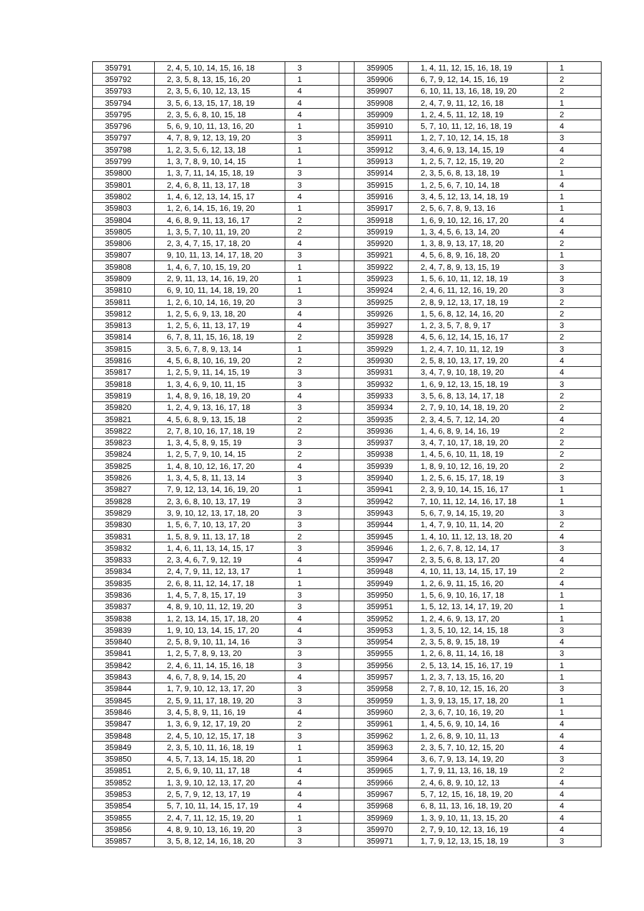| 359791 | 2, 4, 5, 10, 14, 15, 16, 18 | 3 | | 359905 | 1, 4, 11, 12, 15, 16, 18, 19 | 1 |
| 359792 | 2, 3, 5, 8, 13, 15, 16, 20 | 1 | | 359906 | 6, 7, 9, 12, 14, 15, 16, 19 | 2 |
| 359793 | 2, 3, 5, 6, 10, 12, 13, 15 | 4 | | 359907 | 6, 10, 11, 13, 16, 18, 19, 20 | 2 |
| 359794 | 3, 5, 6, 13, 15, 17, 18, 19 | 4 | | 359908 | 2, 4, 7, 9, 11, 12, 16, 18 | 1 |
| 359795 | 2, 3, 5, 6, 8, 10, 15, 18 | 4 | | 359909 | 1, 2, 4, 5, 11, 12, 18, 19 | 2 |
| 359796 | 5, 6, 9, 10, 11, 13, 16, 20 | 1 | | 359910 | 5, 7, 10, 11, 12, 16, 18, 19 | 4 |
| 359797 | 4, 7, 8, 9, 12, 13, 19, 20 | 3 | | 359911 | 1, 2, 7, 10, 12, 14, 15, 18 | 3 |
| 359798 | 1, 2, 3, 5, 6, 12, 13, 18 | 1 | | 359912 | 3, 4, 6, 9, 13, 14, 15, 19 | 4 |
| 359799 | 1, 3, 7, 8, 9, 10, 14, 15 | 1 | | 359913 | 1, 2, 5, 7, 12, 15, 19, 20 | 2 |
| 359800 | 1, 3, 7, 11, 14, 15, 18, 19 | 3 | | 359914 | 2, 3, 5, 6, 8, 13, 18, 19 | 1 |
| 359801 | 2, 4, 6, 8, 11, 13, 17, 18 | 3 | | 359915 | 1, 2, 5, 6, 7, 10, 14, 18 | 4 |
| 359802 | 1, 4, 6, 12, 13, 14, 15, 17 | 4 | | 359916 | 3, 4, 5, 12, 13, 14, 18, 19 | 1 |
| 359803 | 1, 2, 6, 14, 15, 16, 19, 20 | 1 | | 359917 | 2, 5, 6, 7, 8, 9, 13, 16 | 1 |
| 359804 | 4, 6, 8, 9, 11, 13, 16, 17 | 2 | | 359918 | 1, 6, 9, 10, 12, 16, 17, 20 | 4 |
| 359805 | 1, 3, 5, 7, 10, 11, 19, 20 | 2 | | 359919 | 1, 3, 4, 5, 6, 13, 14, 20 | 4 |
| 359806 | 2, 3, 4, 7, 15, 17, 18, 20 | 4 | | 359920 | 1, 3, 8, 9, 13, 17, 18, 20 | 2 |
| 359807 | 9, 10, 11, 13, 14, 17, 18, 20 | 3 | | 359921 | 4, 5, 6, 8, 9, 16, 18, 20 | 1 |
| 359808 | 1, 4, 6, 7, 10, 15, 19, 20 | 1 | | 359922 | 2, 4, 7, 8, 9, 13, 15, 19 | 3 |
| 359809 | 2, 9, 11, 13, 14, 16, 19, 20 | 1 | | 359923 | 1, 5, 6, 10, 11, 12, 18, 19 | 3 |
| 359810 | 6, 9, 10, 11, 14, 18, 19, 20 | 1 | | 359924 | 2, 4, 6, 11, 12, 16, 19, 20 | 3 |
| 359811 | 1, 2, 6, 10, 14, 16, 19, 20 | 3 | | 359925 | 2, 8, 9, 12, 13, 17, 18, 19 | 2 |
| 359812 | 1, 2, 5, 6, 9, 13, 18, 20 | 4 | | 359926 | 1, 5, 6, 8, 12, 14, 16, 20 | 2 |
| 359813 | 1, 2, 5, 6, 11, 13, 17, 19 | 4 | | 359927 | 1, 2, 3, 5, 7, 8, 9, 17 | 3 |
| 359814 | 6, 7, 8, 11, 15, 16, 18, 19 | 2 | | 359928 | 4, 5, 6, 12, 14, 15, 16, 17 | 2 |
| 359815 | 3, 5, 6, 7, 8, 9, 13, 14 | 1 | | 359929 | 1, 2, 4, 7, 10, 11, 12, 19 | 3 |
| 359816 | 4, 5, 6, 8, 10, 16, 19, 20 | 2 | | 359930 | 2, 5, 8, 10, 13, 17, 19, 20 | 4 |
| 359817 | 1, 2, 5, 9, 11, 14, 15, 19 | 3 | | 359931 | 3, 4, 7, 9, 10, 18, 19, 20 | 4 |
| 359818 | 1, 3, 4, 6, 9, 10, 11, 15 | 3 | | 359932 | 1, 6, 9, 12, 13, 15, 18, 19 | 3 |
| 359819 | 1, 4, 8, 9, 16, 18, 19, 20 | 4 | | 359933 | 3, 5, 6, 8, 13, 14, 17, 18 | 2 |
| 359820 | 1, 2, 4, 9, 13, 16, 17, 18 | 3 | | 359934 | 2, 7, 9, 10, 14, 18, 19, 20 | 2 |
| 359821 | 4, 5, 6, 8, 9, 13, 15, 18 | 2 | | 359935 | 2, 3, 4, 5, 7, 12, 14, 20 | 4 |
| 359822 | 2, 7, 8, 10, 16, 17, 18, 19 | 2 | | 359936 | 1, 4, 6, 8, 9, 14, 16, 19 | 2 |
| 359823 | 1, 3, 4, 5, 8, 9, 15, 19 | 3 | | 359937 | 3, 4, 7, 10, 17, 18, 19, 20 | 2 |
| 359824 | 1, 2, 5, 7, 9, 10, 14, 15 | 2 | | 359938 | 1, 4, 5, 6, 10, 11, 18, 19 | 2 |
| 359825 | 1, 4, 8, 10, 12, 16, 17, 20 | 4 | | 359939 | 1, 8, 9, 10, 12, 16, 19, 20 | 2 |
| 359826 | 1, 3, 4, 5, 8, 11, 13, 14 | 3 | | 359940 | 1, 2, 5, 6, 15, 17, 18, 19 | 3 |
| 359827 | 7, 9, 12, 13, 14, 16, 19, 20 | 1 | | 359941 | 2, 3, 9, 10, 14, 15, 16, 17 | 1 |
| 359828 | 2, 3, 6, 8, 10, 13, 17, 19 | 3 | | 359942 | 7, 10, 11, 12, 14, 16, 17, 18 | 1 |
| 359829 | 3, 9, 10, 12, 13, 17, 18, 20 | 3 | | 359943 | 5, 6, 7, 9, 14, 15, 19, 20 | 3 |
| 359830 | 1, 5, 6, 7, 10, 13, 17, 20 | 3 | | 359944 | 1, 4, 7, 9, 10, 11, 14, 20 | 2 |
| 359831 | 1, 5, 8, 9, 11, 13, 17, 18 | 2 | | 359945 | 1, 4, 10, 11, 12, 13, 18, 20 | 4 |
| 359832 | 1, 4, 6, 11, 13, 14, 15, 17 | 3 | | 359946 | 1, 2, 6, 7, 8, 12, 14, 17 | 3 |
| 359833 | 2, 3, 4, 6, 7, 9, 12, 19 | 4 | | 359947 | 2, 3, 5, 6, 8, 13, 17, 20 | 4 |
| 359834 | 2, 4, 7, 9, 11, 12, 13, 17 | 1 | | 359948 | 4, 10, 11, 13, 14, 15, 17, 19 | 2 |
| 359835 | 2, 6, 8, 11, 12, 14, 17, 18 | 1 | | 359949 | 1, 2, 6, 9, 11, 15, 16, 20 | 4 |
| 359836 | 1, 4, 5, 7, 8, 15, 17, 19 | 3 | | 359950 | 1, 5, 6, 9, 10, 16, 17, 18 | 1 |
| 359837 | 4, 8, 9, 10, 11, 12, 19, 20 | 3 | | 359951 | 1, 5, 12, 13, 14, 17, 19, 20 | 1 |
| 359838 | 1, 2, 13, 14, 15, 17, 18, 20 | 4 | | 359952 | 1, 2, 4, 6, 9, 13, 17, 20 | 1 |
| 359839 | 1, 9, 10, 13, 14, 15, 17, 20 | 4 | | 359953 | 1, 3, 5, 10, 12, 14, 15, 18 | 3 |
| 359840 | 2, 5, 8, 9, 10, 11, 14, 16 | 3 | | 359954 | 2, 3, 5, 8, 9, 15, 18, 19 | 4 |
| 359841 | 1, 2, 5, 7, 8, 9, 13, 20 | 3 | | 359955 | 1, 2, 6, 8, 11, 14, 16, 18 | 3 |
| 359842 | 2, 4, 6, 11, 14, 15, 16, 18 | 3 | | 359956 | 2, 5, 13, 14, 15, 16, 17, 19 | 1 |
| 359843 | 4, 6, 7, 8, 9, 14, 15, 20 | 4 | | 359957 | 1, 2, 3, 7, 13, 15, 16, 20 | 1 |
| 359844 | 1, 7, 9, 10, 12, 13, 17, 20 | 3 | | 359958 | 2, 7, 8, 10, 12, 15, 16, 20 | 3 |
| 359845 | 2, 5, 9, 11, 17, 18, 19, 20 | 3 | | 359959 | 1, 3, 9, 13, 15, 17, 18, 20 | 1 |
| 359846 | 3, 4, 5, 8, 9, 11, 16, 19 | 4 | | 359960 | 2, 3, 6, 7, 10, 16, 19, 20 | 1 |
| 359847 | 1, 3, 6, 9, 12, 17, 19, 20 | 2 | | 359961 | 1, 4, 5, 6, 9, 10, 14, 16 | 4 |
| 359848 | 2, 4, 5, 10, 12, 15, 17, 18 | 3 | | 359962 | 1, 2, 6, 8, 9, 10, 11, 13 | 4 |
| 359849 | 2, 3, 5, 10, 11, 16, 18, 19 | 1 | | 359963 | 2, 3, 5, 7, 10, 12, 15, 20 | 4 |
| 359850 | 4, 5, 7, 13, 14, 15, 18, 20 | 1 | | 359964 | 3, 6, 7, 9, 13, 14, 19, 20 | 3 |
| 359851 | 2, 5, 6, 9, 10, 11, 17, 18 | 4 | | 359965 | 1, 7, 9, 11, 13, 16, 18, 19 | 2 |
| 359852 | 1, 3, 9, 10, 12, 13, 17, 20 | 4 | | 359966 | 2, 4, 6, 8, 9, 10, 12, 13 | 4 |
| 359853 | 2, 5, 7, 9, 12, 13, 17, 19 | 4 | | 359967 | 5, 7, 12, 15, 16, 18, 19, 20 | 4 |
| 359854 | 5, 7, 10, 11, 14, 15, 17, 19 | 4 | | 359968 | 6, 8, 11, 13, 16, 18, 19, 20 | 4 |
| 359855 | 2, 4, 7, 11, 12, 15, 19, 20 | 1 | | 359969 | 1, 3, 9, 10, 11, 13, 15, 20 | 4 |
| 359856 | 4, 8, 9, 10, 13, 16, 19, 20 | 3 | | 359970 | 2, 7, 9, 10, 12, 13, 16, 19 | 4 |
| 359857 | 3, 5, 8, 12, 14, 16, 18, 20 | 3 | | 359971 | 1, 7, 9, 12, 13, 15, 18, 19 | 3 |